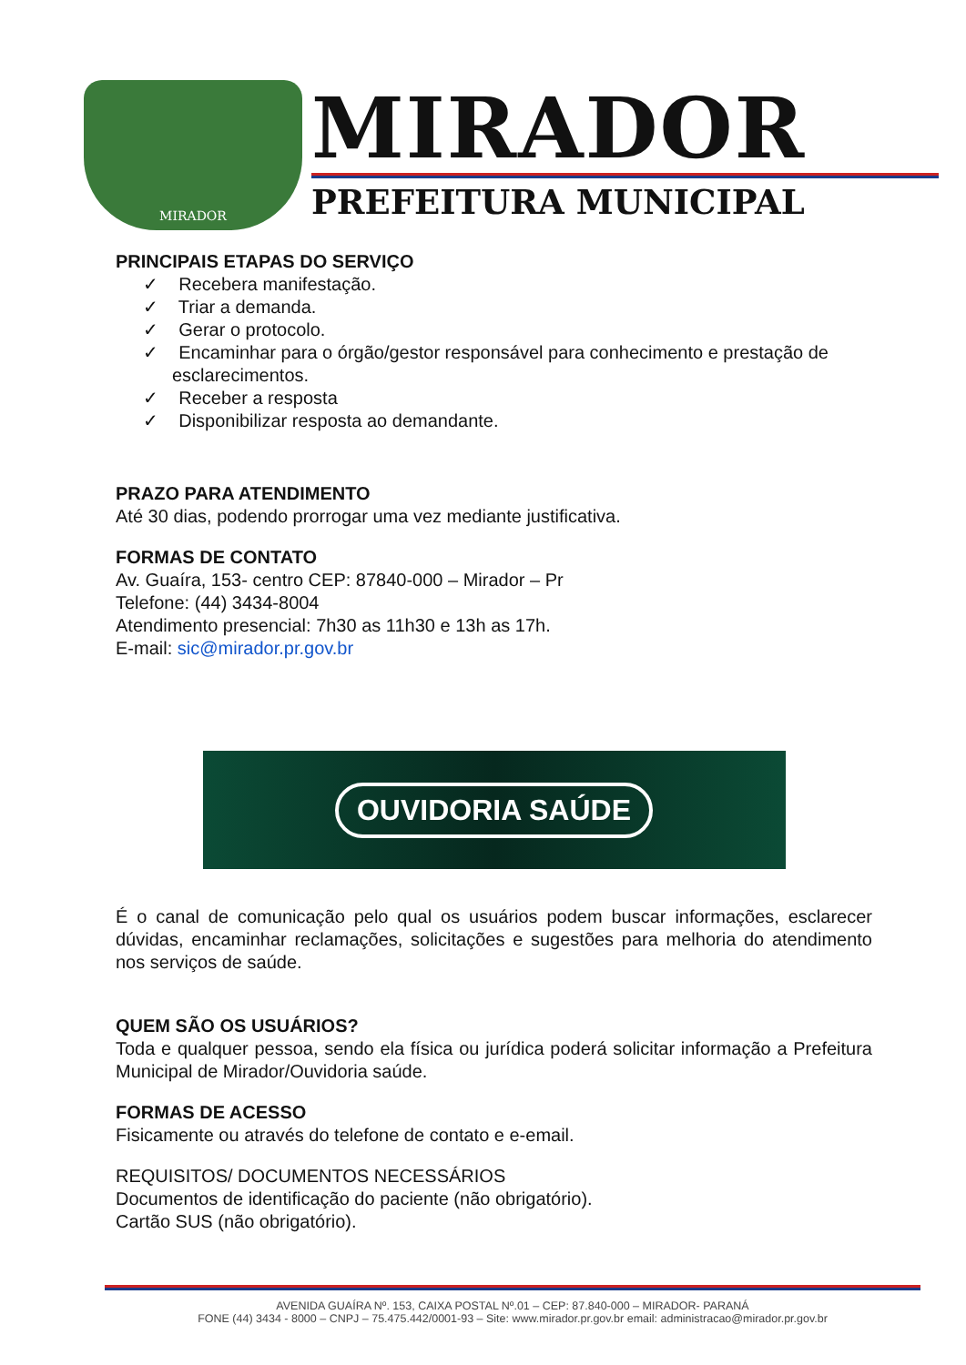MIRADOR
MIRADOR
PREFEITURA MUNICIPAL
PRINCIPAIS ETAPAS DO SERVIÇO
✓ Recebera manifestação.
✓ Triar a demanda.
✓ Gerar o protocolo.
✓ Encaminhar para o órgão/gestor responsável para conhecimento e prestação de esclarecimentos.
✓ Receber a resposta
✓ Disponibilizar resposta ao demandante.
PRAZO PARA ATENDIMENTO
Até 30 dias, podendo prorrogar uma vez mediante justificativa.
FORMAS DE CONTATO
Av. Guaíra, 153- centro CEP: 87840-000 – Mirador – Pr
Telefone: (44) 3434-8004
Atendimento presencial: 7h30 as 11h30 e 13h as 17h.
E-mail: sic@mirador.pr.gov.br
OUVIDORIA SAÚDE
É o canal de comunicação pelo qual os usuários podem buscar informações, esclarecer dúvidas, encaminhar reclamações, solicitações e sugestões para melhoria do atendimento nos serviços de saúde.
QUEM SÃO OS USUÁRIOS?
Toda e qualquer pessoa, sendo ela física ou jurídica poderá solicitar informação a Prefeitura Municipal de Mirador/Ouvidoria saúde.
FORMAS DE ACESSO
Fisicamente ou através do telefone de contato e e-email.
REQUISITOS/ DOCUMENTOS NECESSÁRIOS
Documentos de identificação do paciente (não obrigatório).
Cartão SUS (não obrigatório).
AVENIDA GUAÍRA Nº. 153, CAIXA POSTAL Nº.01 – CEP: 87.840-000 – MIRADOR- PARANÁ
FONE (44) 3434 - 8000 – CNPJ – 75.475.442/0001-93 – Site: www.mirador.pr.gov.br email: administracao@mirador.pr.gov.br